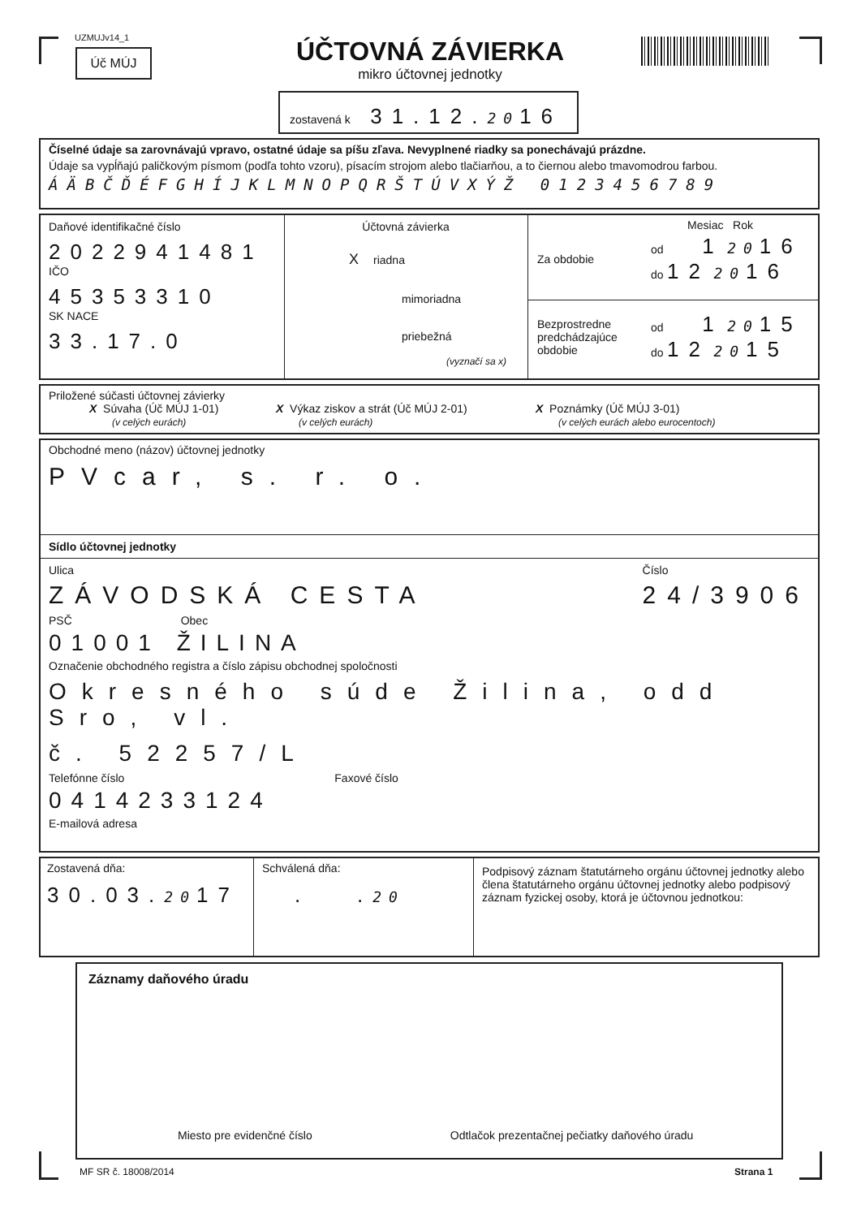UZMUJv14_1
Úč MÚJ
ÚČTOVNÁ ZÁVIERKA
mikro účtovnej jednotky
zostavená k 31.12. 2016
Číselné údaje sa zarovnávajú vpravo, ostatné údaje sa píšu zľava. Nevyplnené riadky sa ponechávajú prázdne.
Údaje sa vypĺňajú paličkovým písmom (podľa tohto vzoru), písacím strojom alebo tlačiarňou, a to čiernou alebo tmavomodrou farbou.
ÁÄBČĎÉFGHÍJKLMNOPQRŠTÚVXÝŽ 0123456789
Daňové identifikačné číslo
2022941481
IČO
45353310
SK NACE
33.17.0
Účtovná závierka
Xriadna
mimoriadna
priebežná
(vyznačí sa x)
Mesiac Rok
Za obdobie
od 1 2016
do 12 2016
Bezprostredne predchádzajúce obdobie
od 1 2015
do 12 2015
Priložené súčasti účtovnej závierky
X Súvaha (Úč MÚJ 1-01)
(v celých eurách)
X Výkaz ziskov a strát (Úč MÚJ 2-01)
(v celých eurách)
X Poznámky (Úč MÚJ 3-01)
(v celých eurách alebo eurocentoch)
Obchodné meno (názov) účtovnej jednotky
PVcar, s. r. o.
Sídlo účtovnej jednotky
Ulica
ZÁVODSKÁ CESTA
Číslo
24/3906
PSČ Obec
01001 ŽILINA
Označenie obchodného registra a číslo zápisu obchodnej spoločnosti
Okresného súde Žilina, odd Sro, vl.
č. 52257/L
Telefónne číslo Faxové číslo
0414233124
E-mailová adresa
Zostavená dňa:
30.03. 2017
Schválená dňa:
. . 20
Podpisový záznam štatutárneho orgánu účtovnej jednotky alebo člena štatutárneho orgánu účtovnej jednotky alebo podpisový záznam fyzickej osoby, ktorá je účtovnou jednotkou:
Záznamy daňového úradu
Miesto pre evidenčné číslo Odtlačok prezentačnej pečiatky daňového úradu
MF SR č. 18008/2014 Strana 1